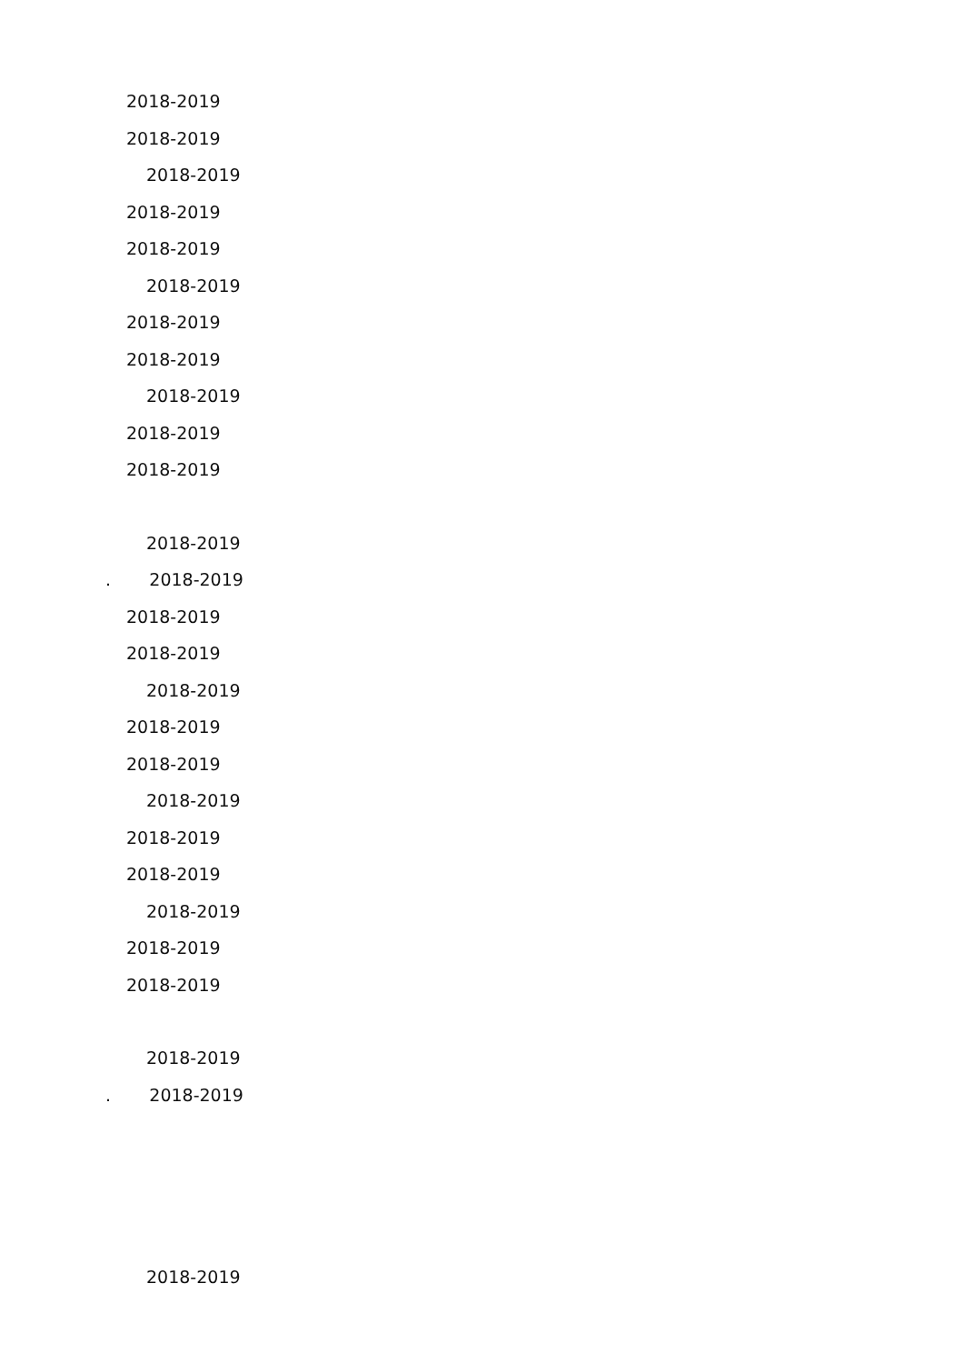2018-2019
2018-2019
2018-2019
2018-2019
2018-2019
2018-2019
2018-2019
2018-2019
2018-2019
2018-2019
2018-2019
2018-2019
. 2018-2019
2018-2019
2018-2019
2018-2019
2018-2019
2018-2019
2018-2019
2018-2019
2018-2019
2018-2019
2018-2019
2018-2019
2018-2019
. 2018-2019
2018-2019